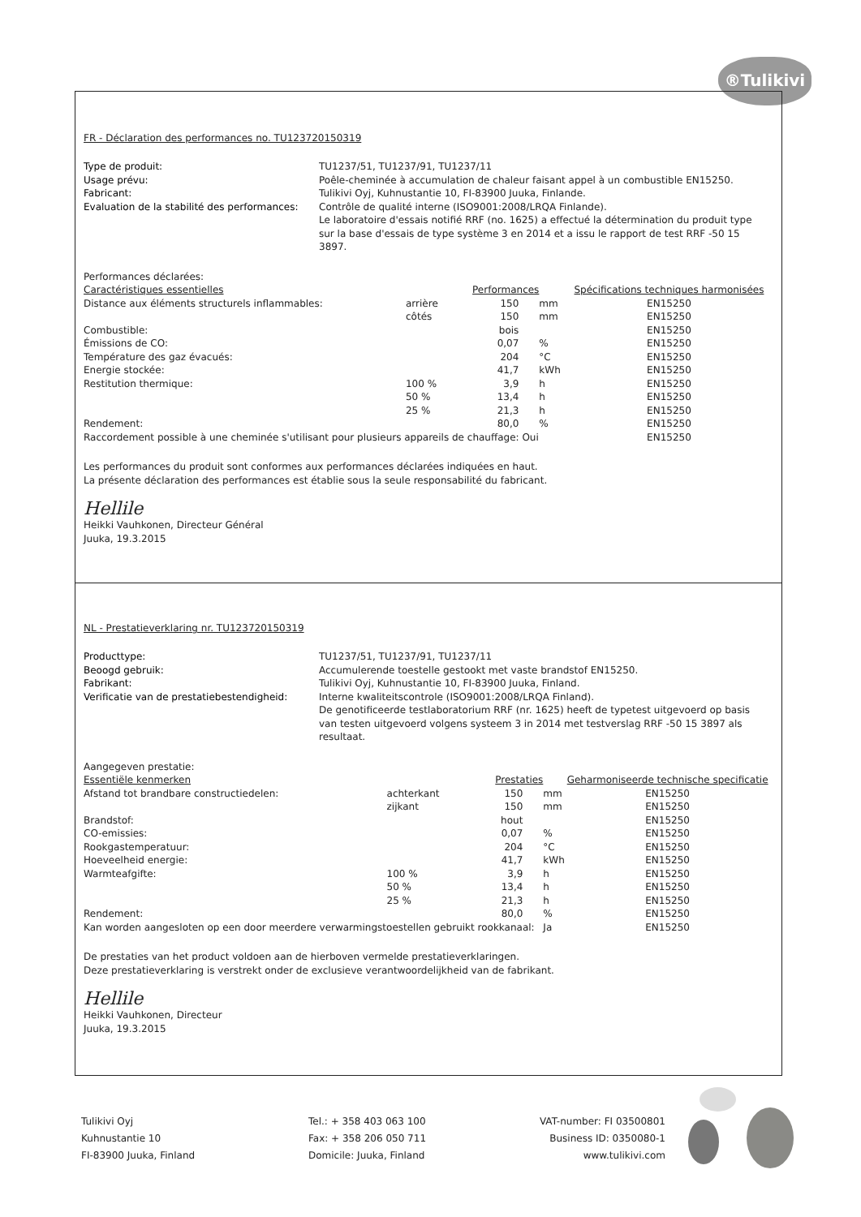®Tulikivi
FR - Déclaration des performances no. TU123720150319
Type de produit: TU1237/51, TU1237/91, TU1237/11 Usage prévu: Poêle-cheminée à accumulation de chaleur faisant appel à un combustible EN15250. Fabricant: Tulikivi Oyj, Kuhnustantie 10, FI-83900 Juuka, Finlande. Evaluation de la stabilité des performances: Contrôle de qualité interne (ISO9001:2008/LRQA Finlande).
Le laboratoire d'essais notifié RRF (no. 1625) a effectué la détermination du produit type sur la base d'essais de type système 3 en 2014 et a issu le rapport de test RRF -50 15 3897.
Performances déclarées:
| Caractéristiques essentielles | | Performances | | Spécifications techniques harmonisées |
| --- | --- | --- | --- | --- |
| Distance aux éléments structurels inflammables: | arrière | 150 | mm | EN15250 |
| | côtés | 150 | mm | EN15250 |
| Combustible: | | bois | | EN15250 |
| Émissions de CO: | | 0,07 | % | EN15250 |
| Température des gaz évacués: | | 204 | °C | EN15250 |
| Energie stockée: | | 41,7 | kWh | EN15250 |
| Restitution thermique: | 100 % | 3,9 | h | EN15250 |
| | 50 % | 13,4 | h | EN15250 |
| | 25 % | 21,3 | h | EN15250 |
| Rendement: | | 80,0 | % | EN15250 |
| Raccordement possible à une cheminée s'utilisant pour plusieurs appareils de chauffage: Oui | | | | EN15250 |
Les performances du produit sont conformes aux performances déclarées indiquées en haut.
La présente déclaration des performances est établie sous la seule responsabilité du fabricant.
Hellile
Heikki Vauhkonen, Directeur Général
Juuka, 19.3.2015
NL - Prestatieverklaring nr. TU123720150319
Producttype: TU1237/51, TU1237/91, TU1237/11 Beoogd gebruik: Accumulerende toestelle gestookt met vaste brandstof EN15250. Fabrikant: Tulikivi Oyj, Kuhnustantie 10, FI-83900 Juuka, Finland. Verificatie van de prestatiebestendigheid: Interne kwaliteitscontrole (ISO9001:2008/LRQA Finland).
De genotificeerde testlaboratorium RRF (nr. 1625) heeft de typetest uitgevoerd op basis van testen uitgevoerd volgens systeem 3 in 2014 met testverslag RRF -50 15 3897 als resultaat.
Aangegeven prestatie:
| Essentiële kenmerken | | Prestaties | | Geharmoniseerde technische specificatie |
| --- | --- | --- | --- | --- |
| Afstand tot brandbare constructiedelen: | achterkant | 150 | mm | EN15250 |
| | zijkant | 150 | mm | EN15250 |
| Brandstof: | | hout | | EN15250 |
| CO-emissies: | | 0,07 | % | EN15250 |
| Rookgastemperatuur: | | 204 | °C | EN15250 |
| Hoeveelheid energie: | | 41,7 | kWh | EN15250 |
| Warmteafgifte: | 100 % | 3,9 | h | EN15250 |
| | 50 % | 13,4 | h | EN15250 |
| | 25 % | 21,3 | h | EN15250 |
| Rendement: | | 80,0 | % | EN15250 |
| Kan worden aangesloten op een door meerdere verwarmingstoestellen gebruikt rookkanaal: | | | Ja | EN15250 |
De prestaties van het product voldoen aan de hierboven vermelde prestatieverklaringen.
Deze prestatieverklaring is verstrekt onder de exclusieve verantwoordelijkheid van de fabrikant.
Hellile
Heikki Vauhkonen, Directeur
Juuka, 19.3.2015
Tulikivi Oyj
Kuhnustantie 10
FI-83900 Juuka, Finland
Tel.: + 358 403 063 100
Fax: + 358 206 050 711
Domicile: Juuka, Finland
VAT-number: FI 03500801
Business ID: 0350080-1
www.tulikivi.com